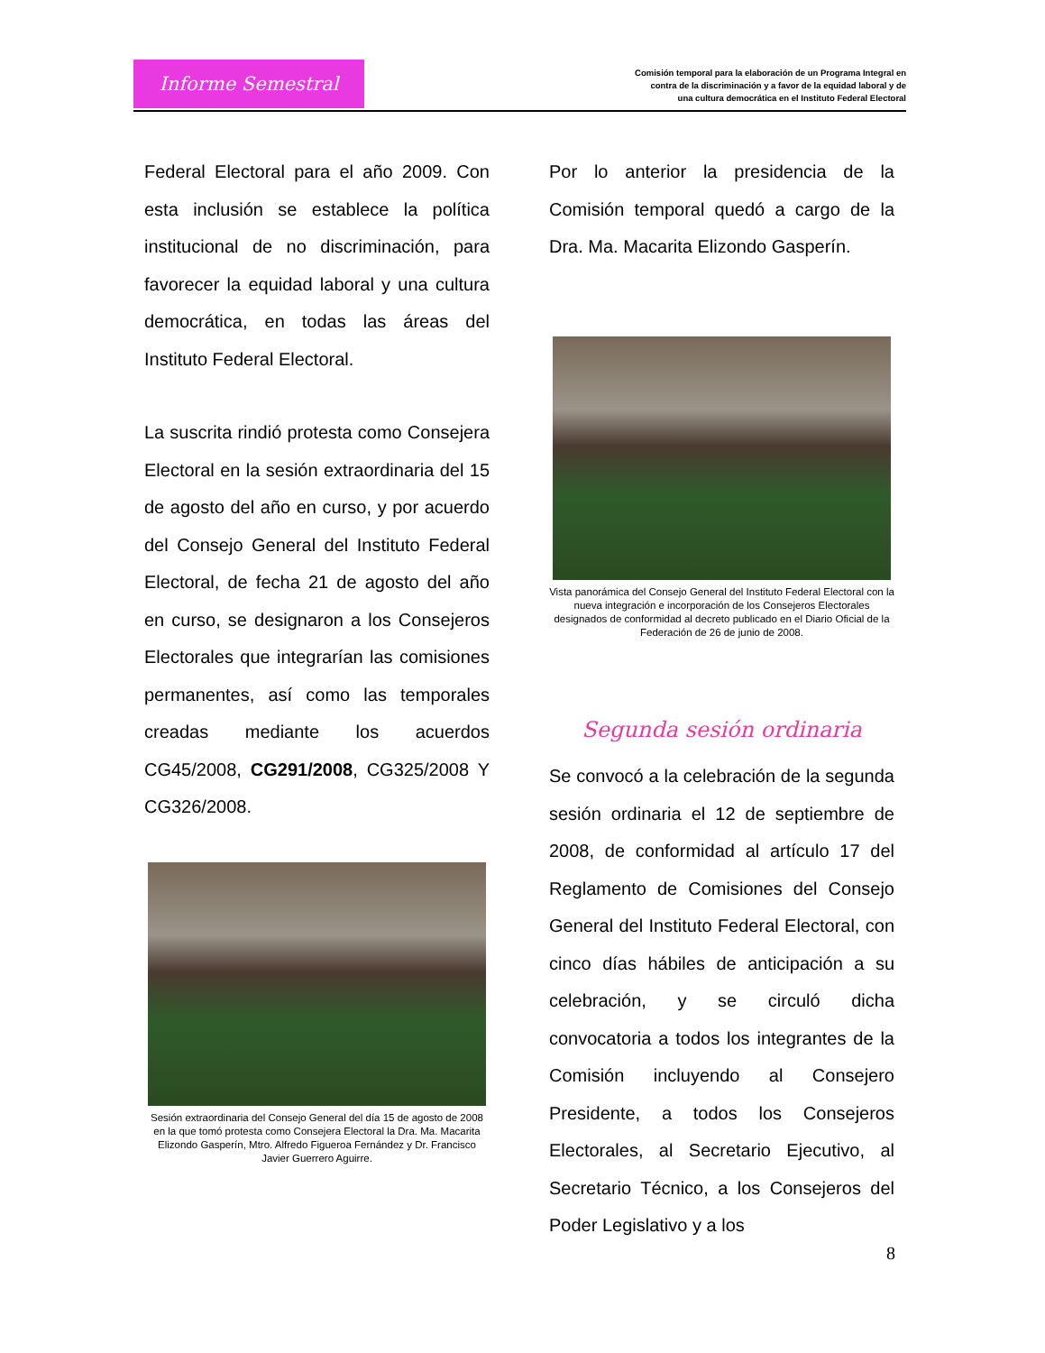Informe Semestral
Comisión temporal para la elaboración de un Programa Integral en
contra de la discriminación y a favor de la equidad laboral y de
una cultura democrática en el Instituto Federal Electoral
Federal Electoral para el año 2009. Con esta inclusión se establece la política institucional de no discriminación, para favorecer la equidad laboral y una cultura democrática, en todas las áreas del Instituto Federal Electoral.
La suscrita rindió protesta como Consejera Electoral en la sesión extraordinaria del 15 de agosto del año en curso, y por acuerdo del Consejo General del Instituto Federal Electoral, de fecha 21 de agosto del año en curso, se designaron a los Consejeros Electorales que integrarían las comisiones permanentes, así como las temporales creadas mediante los acuerdos CG45/2008, CG291/2008, CG325/2008 Y CG326/2008.
Sesión extraordinaria del Consejo General del día 15 de agosto de 2008 en la que tomó protesta como Consejera Electoral la Dra. Ma. Macarita Elizondo Gasperín, Mtro. Alfredo Figueroa Fernández y Dr. Francisco Javier Guerrero Aguirre.
Por lo anterior la presidencia de la Comisión temporal quedó a cargo de la Dra. Ma. Macarita Elizondo Gasperín.
Vista panorámica del Consejo General del Instituto Federal Electoral con la nueva integración e incorporación de los Consejeros Electorales designados de conformidad al decreto publicado en el Diario Oficial de la Federación de 26 de junio de 2008.
Segunda sesión ordinaria
Se convocó a la celebración de la segunda sesión ordinaria el 12 de septiembre de 2008, de conformidad al artículo 17 del Reglamento de Comisiones del Consejo General del Instituto Federal Electoral, con cinco días hábiles de anticipación a su celebración, y se circuló dicha convocatoria a todos los integrantes de la Comisión incluyendo al Consejero Presidente, a todos los Consejeros Electorales, al Secretario Ejecutivo, al Secretario Técnico, a los Consejeros del Poder Legislativo y a los
8